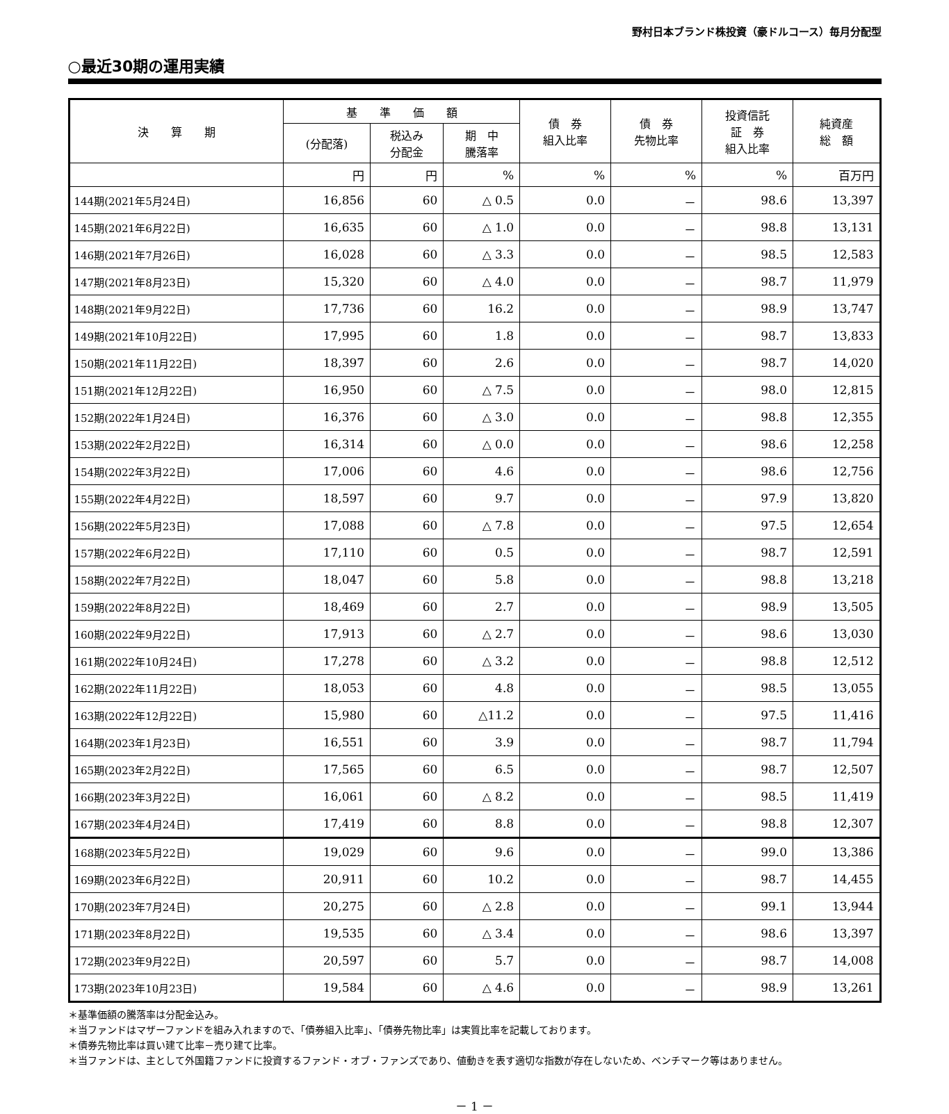野村日本ブランド株投資（豪ドルコース）毎月分配型
○最近30期の運用実績
| 決 算 期 | 基 準 価 額 | | | 債 券 組入比率 | 債 券 先物比率 | 投資信託 証 券 組入比率 | 純資産 総 額 |
| --- | --- | --- | --- | --- | --- | --- | --- |
| | (分配落) | 税込み 分配金 | 期 中 騰落率 | | | | |
| | 円 | 円 | % | % | % | % | 百万円 |
| 144期(2021年5月24日) | 16,856 | 60 | △ 0.5 | 0.0 | － | 98.6 | 13,397 |
| 145期(2021年6月22日) | 16,635 | 60 | △ 1.0 | 0.0 | － | 98.8 | 13,131 |
| 146期(2021年7月26日) | 16,028 | 60 | △ 3.3 | 0.0 | － | 98.5 | 12,583 |
| 147期(2021年8月23日) | 15,320 | 60 | △ 4.0 | 0.0 | － | 98.7 | 11,979 |
| 148期(2021年9月22日) | 17,736 | 60 | 16.2 | 0.0 | － | 98.9 | 13,747 |
| 149期(2021年10月22日) | 17,995 | 60 | 1.8 | 0.0 | － | 98.7 | 13,833 |
| 150期(2021年11月22日) | 18,397 | 60 | 2.6 | 0.0 | － | 98.7 | 14,020 |
| 151期(2021年12月22日) | 16,950 | 60 | △ 7.5 | 0.0 | － | 98.0 | 12,815 |
| 152期(2022年1月24日) | 16,376 | 60 | △ 3.0 | 0.0 | － | 98.8 | 12,355 |
| 153期(2022年2月22日) | 16,314 | 60 | △ 0.0 | 0.0 | － | 98.6 | 12,258 |
| 154期(2022年3月22日) | 17,006 | 60 | 4.6 | 0.0 | － | 98.6 | 12,756 |
| 155期(2022年4月22日) | 18,597 | 60 | 9.7 | 0.0 | － | 97.9 | 13,820 |
| 156期(2022年5月23日) | 17,088 | 60 | △ 7.8 | 0.0 | － | 97.5 | 12,654 |
| 157期(2022年6月22日) | 17,110 | 60 | 0.5 | 0.0 | － | 98.7 | 12,591 |
| 158期(2022年7月22日) | 18,047 | 60 | 5.8 | 0.0 | － | 98.8 | 13,218 |
| 159期(2022年8月22日) | 18,469 | 60 | 2.7 | 0.0 | － | 98.9 | 13,505 |
| 160期(2022年9月22日) | 17,913 | 60 | △ 2.7 | 0.0 | － | 98.6 | 13,030 |
| 161期(2022年10月24日) | 17,278 | 60 | △ 3.2 | 0.0 | － | 98.8 | 12,512 |
| 162期(2022年11月22日) | 18,053 | 60 | 4.8 | 0.0 | － | 98.5 | 13,055 |
| 163期(2022年12月22日) | 15,980 | 60 | △11.2 | 0.0 | － | 97.5 | 11,416 |
| 164期(2023年1月23日) | 16,551 | 60 | 3.9 | 0.0 | － | 98.7 | 11,794 |
| 165期(2023年2月22日) | 17,565 | 60 | 6.5 | 0.0 | － | 98.7 | 12,507 |
| 166期(2023年3月22日) | 16,061 | 60 | △ 8.2 | 0.0 | － | 98.5 | 11,419 |
| 167期(2023年4月24日) | 17,419 | 60 | 8.8 | 0.0 | － | 98.8 | 12,307 |
| 168期(2023年5月22日) | 19,029 | 60 | 9.6 | 0.0 | － | 99.0 | 13,386 |
| 169期(2023年6月22日) | 20,911 | 60 | 10.2 | 0.0 | － | 98.7 | 14,455 |
| 170期(2023年7月24日) | 20,275 | 60 | △ 2.8 | 0.0 | － | 99.1 | 13,944 |
| 171期(2023年8月22日) | 19,535 | 60 | △ 3.4 | 0.0 | － | 98.6 | 13,397 |
| 172期(2023年9月22日) | 20,597 | 60 | 5.7 | 0.0 | － | 98.7 | 14,008 |
| 173期(2023年10月23日) | 19,584 | 60 | △ 4.6 | 0.0 | － | 98.9 | 13,261 |
＊基準価額の騰落率は分配金込み。
＊当ファンドはマザーファンドを組み入れますので、「債券組入比率」、「債券先物比率」は実質比率を記載しております。
＊債券先物比率は買い建て比率－売り建て比率。
＊当ファンドは、主として外国籍ファンドに投資するファンド・オブ・ファンズであり、値動きを表す適切な指数が存在しないため、ベンチマーク等はありません。
－ 1 －